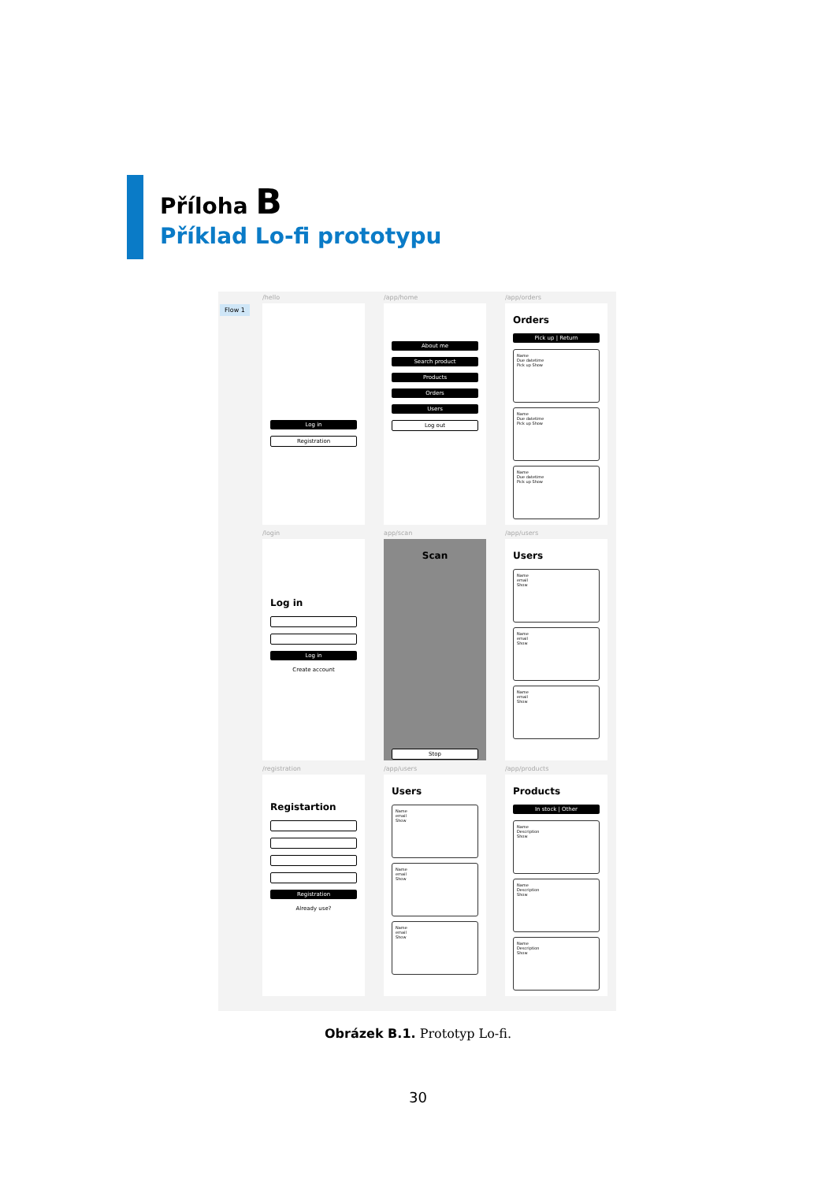Příloha B
Příklad Lo-fi prototypu
Flow 1
/hello
Log in
Registration
/app/home
About me
Search product
Products
Orders
Users
Log out
/app/orders
Orders
Pick up | Return
Name
Due datetime
Pick up Show
Name
Due datetime
Pick up Show
Name
Due datetime
Pick up Show
/login
Log in
Log in
Create account
app/scan
Scan
Stop
/app/users
Users
Name
email
Show
Name
email
Show
Name
email
Show
/registration
Registartion
Registration
Already use?
/app/users
Users
Name
email
Show
Name
email
Show
Name
email
Show
/app/products
Products
In stock | Other
Name
Description
Show
Name
Description
Show
Name
Description
Show
Obrázek B.1. Prototyp Lo-fi.
30